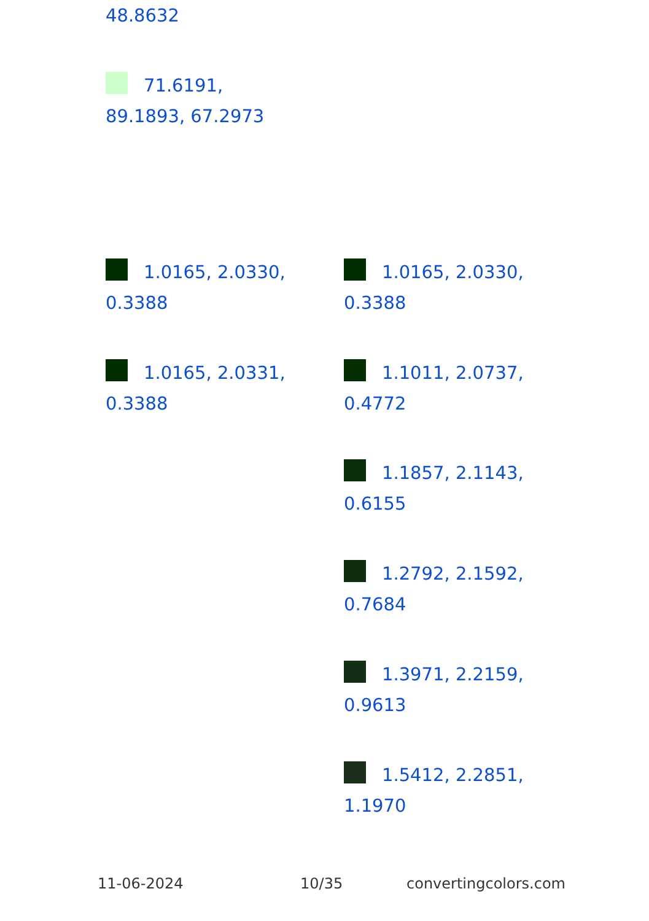48.8632
71.6191, 89.1893, 67.2973
1.0165, 2.0330, 0.3388
1.0165, 2.0330, 0.3388
1.0165, 2.0331, 0.3388
1.1011, 2.0737, 0.4772
1.1857, 2.1143, 0.6155
1.2792, 2.1592, 0.7684
1.3971, 2.2159, 0.9613
1.5412, 2.2851, 1.1970
11-06-2024 10/35 convertingcolors.com